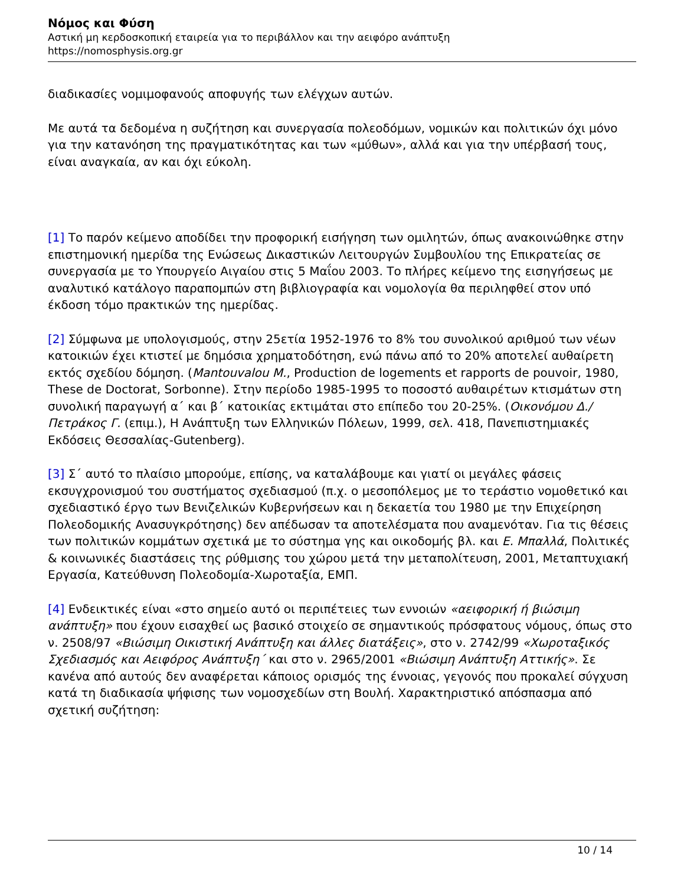Νόμος και Φύση
Αστική μη κερδοσκοπική εταιρεία για το περιβάλλον και την αειφόρο ανάπτυξη
https://nomosphysis.org.gr
διαδικασίες νομιμοφανούς αποφυγής των ελέγχων αυτών.
Με αυτά τα δεδομένα η συζήτηση και συνεργασία πολεοδόμων, νομικών και πολιτικών όχι μόνο για την κατανόηση της πραγματικότητας και των «μύθων», αλλά και για την υπέρβασή τους, είναι αναγκαία, αν και όχι εύκολη.
[1] Το παρόν κείμενο αποδίδει την προφορική εισήγηση των ομιλητών, όπως ανακοινώθηκε στην επιστημονική ημερίδα της Ενώσεως Δικαστικών Λειτουργών Συμβουλίου της Επικρατείας σε συνεργασία με το Υπουργείο Αιγαίου στις 5 Μαΐου 2003. Το πλήρες κείμενο της εισηγήσεως με αναλυτικό κατάλογο παραπομπών στη βιβλιογραφία και νομολογία θα περιληφθεί στον υπό έκδοση τόμο πρακτικών της ημερίδας.
[2] Σύμφωνα με υπολογισμούς, στην 25ετία 1952-1976 το 8% του συνολικού αριθμού των νέων κατοικιών έχει κτιστεί με δημόσια χρηματοδότηση, ενώ πάνω από το 20% αποτελεί αυθαίρετη εκτός σχεδίου δόμηση. (Mantouvalou M., Production de logements et rapports de pouvoir, 1980, These de Doctorat, Sorbonne). Στην περίοδο 1985-1995 το ποσοστό αυθαιρέτων κτισμάτων στη συνολική παραγωγή α΄ και β΄ κατοικίας εκτιμάται στο επίπεδο του 20-25%. (Οικονόμου Δ./Πετράκος Γ. (επιμ.), Η Ανάπτυξη των Ελληνικών Πόλεων, 1999, σελ. 418, Πανεπιστημιακές Εκδόσεις Θεσσαλίας-Gutenberg).
[3] Σ΄ αυτό το πλαίσιο μπορούμε, επίσης, να καταλάβουμε και γιατί οι μεγάλες φάσεις εκσυγχρονισμού του συστήματος σχεδιασμού (π.χ. ο μεσοπόλεμος με το τεράστιο νομοθετικό και σχεδιαστικό έργο των Βενιζελικών Κυβερνήσεων και η δεκαετία του 1980 με την Επιχείρηση Πολεοδομικής Ανασυγκρότησης) δεν απέδωσαν τα αποτελέσματα που αναμενόταν. Για τις θέσεις των πολιτικών κομμάτων σχετικά με το σύστημα γης και οικοδομής βλ. και Ε. Μπαλλά, Πολιτικές & κοινωνικές διαστάσεις της ρύθμισης του χώρου μετά την μεταπολίτευση, 2001, Μεταπτυχιακή Εργασία, Κατεύθυνση Πολεοδομία-Χωροταξία, ΕΜΠ.
[4] Ενδεικτικές είναι «στο σημείο αυτό οι περιπέτειες των εννοιών «αειφορική ή βιώσιμη ανάπτυξη» που έχουν εισαχθεί ως βασικό στοιχείο σε σημαντικούς πρόσφατους νόμους, όπως στο ν. 2508/97 «Βιώσιμη Οικιστική Ανάπτυξη και άλλες διατάξεις», στο ν. 2742/99 «Χωροταξικός Σχεδιασμός και Αειφόρος Ανάπτυξη΄ και στο ν. 2965/2001 «Βιώσιμη Ανάπτυξη Αττικής». Σε κανένα από αυτούς δεν αναφέρεται κάποιος ορισμός της έννοιας, γεγονός που προκαλεί σύγχυση κατά τη διαδικασία ψήφισης των νομοσχεδίων στη Βουλή. Χαρακτηριστικό απόσπασμα από σχετική συζήτηση:
10 / 14